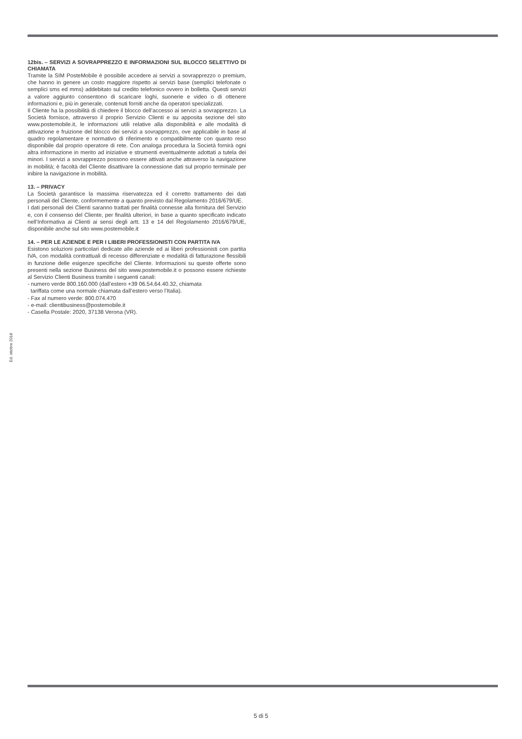12bis. – SERVIZI A SOVRAPPREZZO E INFORMAZIONI SUL BLOCCO SELETTIVO DI CHIAMATA
Tramite la SIM PosteMobile è possibile accedere ai servizi a sovrapprezzo o premium, che hanno in genere un costo maggiore rispetto ai servizi base (semplici telefonate o semplici sms ed mms) addebitato sul credito telefonico ovvero in bolletta. Questi servizi a valore aggiunto consentono di scaricare loghi, suonerie e video o di ottenere informazioni e, più in generale, contenuti forniti anche da operatori specializzati.
Il Cliente ha la possibilità di chiedere il blocco dell’accesso ai servizi a sovrapprezzo. La Società fornisce, attraverso il proprio Servizio Clienti e su apposita sezione del sito www.postemobile.it, le informazioni utili relative alla disponibilità e alle modalità di attivazione e fruizione del blocco dei servizi a sovrapprezzo, ove applicabile in base al quadro regolamentare e normativo di riferimento e compatibilmente con quanto reso disponibile dal proprio operatore di rete. Con analoga procedura la Società fornirà ogni altra informazione in merito ad iniziative e strumenti eventualmente adottati a tutela dei minori. I servizi a sovrapprezzo possono essere attivati anche attraverso la navigazione in mobilità; è facoltà del Cliente disattivare la connessione dati sul proprio terminale per inibire la navigazione in mobilità.
13. – PRIVACY
La Società garantisce la massima riservatezza ed il corretto trattamento dei dati personali del Cliente, conformemente a quanto previsto dal Regolamento 2016/679/UE.
I dati personali dei Clienti saranno trattati per finalità connesse alla fornitura del Servizio e, con il consenso del Cliente, per finalità ulteriori, in base a quanto specificato indicato nell’Informativa ai Clienti ai sensi degli artt. 13 e 14 del Regolamento 2016/679/UE, disponibile anche sul sito www.postemobile.it
14. – PER LE AZIENDE E PER I LIBERI PROFESSIONISTI CON PARTITA IVA
Esistono soluzioni particolari dedicate alle aziende ed ai liberi professionisti con partita IVA, con modalità contrattuali di recesso differenziate e modalità di fatturazione flessibili in funzione delle esigenze specifiche del Cliente. Informazioni su queste offerte sono presenti nella sezione Business del sito www.postemobile.it o possono essere richieste al Servizio Clienti Business tramite i seguenti canali:
- numero verde 800.160.000 (dall’estero +39 06.54.64.40.32, chiamata
tariffata come una normale chiamata dall’estero verso l’Italia).
- Fax al numero verde: 800.074.470
- e-mail: clientibusiness@postemobile.it
- Casella Postale: 2020, 37138 Verona (VR).
Ed. ottobre 2018
5 di 5